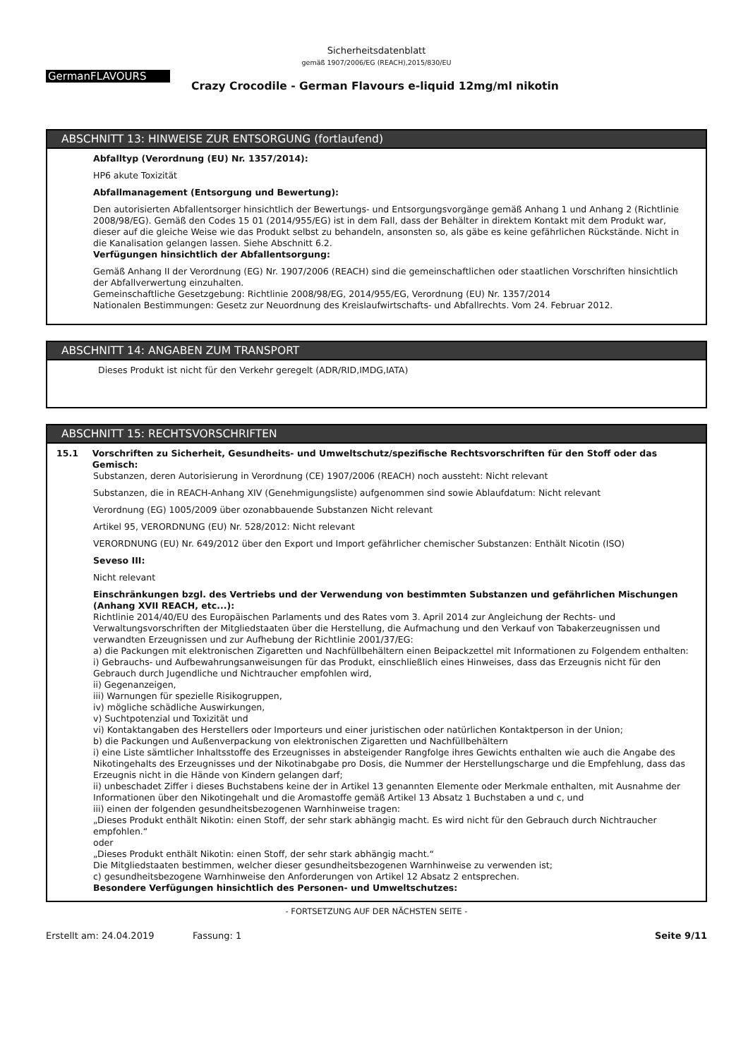Sicherheitsdatenblatt
gemäß 1907/2006/EG (REACH),2015/830/EU
GermanFLAVOURS
Crazy Crocodile - German Flavours e-liquid 12mg/ml nikotin
ABSCHNITT 13: HINWEISE ZUR ENTSORGUNG (fortlaufend)
Abfalltyp (Verordnung (EU) Nr. 1357/2014):
HP6 akute Toxizität
Abfallmanagement (Entsorgung und Bewertung):
Den autorisierten Abfallentsorger hinsichtlich der Bewertungs- und Entsorgungsvorgänge gemäß Anhang 1 und Anhang 2 (Richtlinie 2008/98/EG). Gemäß den Codes 15 01 (2014/955/EG) ist in dem Fall, dass der Behälter in direktem Kontakt mit dem Produkt war, dieser auf die gleiche Weise wie das Produkt selbst zu behandeln, ansonsten so, als gäbe es keine gefährlichen Rückstände. Nicht in die Kanalisation gelangen lassen. Siehe Abschnitt 6.2.
Verfügungen hinsichtlich der Abfallentsorgung:
Gemäß Anhang II der Verordnung (EG) Nr. 1907/2006 (REACH) sind die gemeinschaftlichen oder staatlichen Vorschriften hinsichtlich der Abfallverwertung einzuhalten.
Gemeinschaftliche Gesetzgebung: Richtlinie 2008/98/EG, 2014/955/EG, Verordnung (EU) Nr. 1357/2014
Nationalen Bestimmungen: Gesetz zur Neuordnung des Kreislaufwirtschafts- und Abfallrechts. Vom 24. Februar 2012.
ABSCHNITT 14: ANGABEN ZUM TRANSPORT
Dieses Produkt ist nicht für den Verkehr geregelt (ADR/RID,IMDG,IATA)
ABSCHNITT 15: RECHTSVORSCHRIFTEN
15.1 Vorschriften zu Sicherheit, Gesundheits- und Umweltschutz/spezifische Rechtsvorschriften für den Stoff oder das Gemisch:
Substanzen, deren Autorisierung in Verordnung (CE) 1907/2006 (REACH) noch aussteht: Nicht relevant
Substanzen, die in REACH-Anhang XIV (Genehmigungsliste) aufgenommen sind sowie Ablaufdatum: Nicht relevant
Verordnung (EG) 1005/2009 über ozonabbauende Substanzen Nicht relevant
Artikel 95, VERORDNUNG (EU) Nr. 528/2012: Nicht relevant
VERORDNUNG (EU) Nr. 649/2012 über den Export und Import gefährlicher chemischer Substanzen: Enthält Nicotin (ISO)
Seveso III:
Nicht relevant
Einschränkungen bzgl. des Vertriebs und der Verwendung von bestimmten Substanzen und gefährlichen Mischungen (Anhang XVII REACH, etc...):
Richtlinie 2014/40/EU des Europäischen Parlaments und des Rates vom 3. April 2014 zur Angleichung der Rechts- und Verwaltungsvorschriften der Mitgliedstaaten über die Herstellung, die Aufmachung und den Verkauf von Tabakerzeugnissen und verwandten Erzeugnissen und zur Aufhebung der Richtlinie 2001/37/EG:
a) die Packungen mit elektronischen Zigaretten und Nachfüllbehältern einen Beipackzettel mit Informationen zu Folgendem enthalten:
i) Gebrauchs- und Aufbewahrungsanweisungen für das Produkt, einschließlich eines Hinweises, dass das Erzeugnis nicht für den Gebrauch durch Jugendliche und Nichtraucher empfohlen wird,
ii) Gegenanzeigen,
iii) Warnungen für spezielle Risikogruppen,
iv) mögliche schädliche Auswirkungen,
v) Suchtpotenzial und Toxizität und
vi) Kontaktangaben des Herstellers oder Importeurs und einer juristischen oder natürlichen Kontaktperson in der Union;
b) die Packungen und Außenverpackung von elektronischen Zigaretten und Nachfüllbehältern
i) eine Liste sämtlicher Inhaltsstoffe des Erzeugnisses in absteigender Rangfolge ihres Gewichts enthalten wie auch die Angabe des Nikotingehalts des Erzeugnisses und der Nikotinabgabe pro Dosis, die Nummer der Herstellungscharge und die Empfehlung, dass das Erzeugnis nicht in die Hände von Kindern gelangen darf;
ii) unbeschadet Ziffer i dieses Buchstabens keine der in Artikel 13 genannten Elemente oder Merkmale enthalten, mit Ausnahme der Informationen über den Nikotingehalt und die Aromastoffe gemäß Artikel 13 Absatz 1 Buchstaben a und c, und
iii) einen der folgenden gesundheitsbezogenen Warnhinweise tragen:
„Dieses Produkt enthält Nikotin: einen Stoff, der sehr stark abhängig macht. Es wird nicht für den Gebrauch durch Nichtraucher empfohlen.“
oder
„Dieses Produkt enthält Nikotin: einen Stoff, der sehr stark abhängig macht.“
Die Mitgliedstaaten bestimmen, welcher dieser gesundheitsbezogenen Warnhinweise zu verwenden ist;
c) gesundheitsbezogene Warnhinweise den Anforderungen von Artikel 12 Absatz 2 entsprechen.
Besondere Verfügungen hinsichtlich des Personen- und Umweltschutzes:
- FORTSETZUNG AUF DER NÄCHSTEN SEITE -
Erstellt am: 24.04.2019 Fassung: 1 Seite 9/11